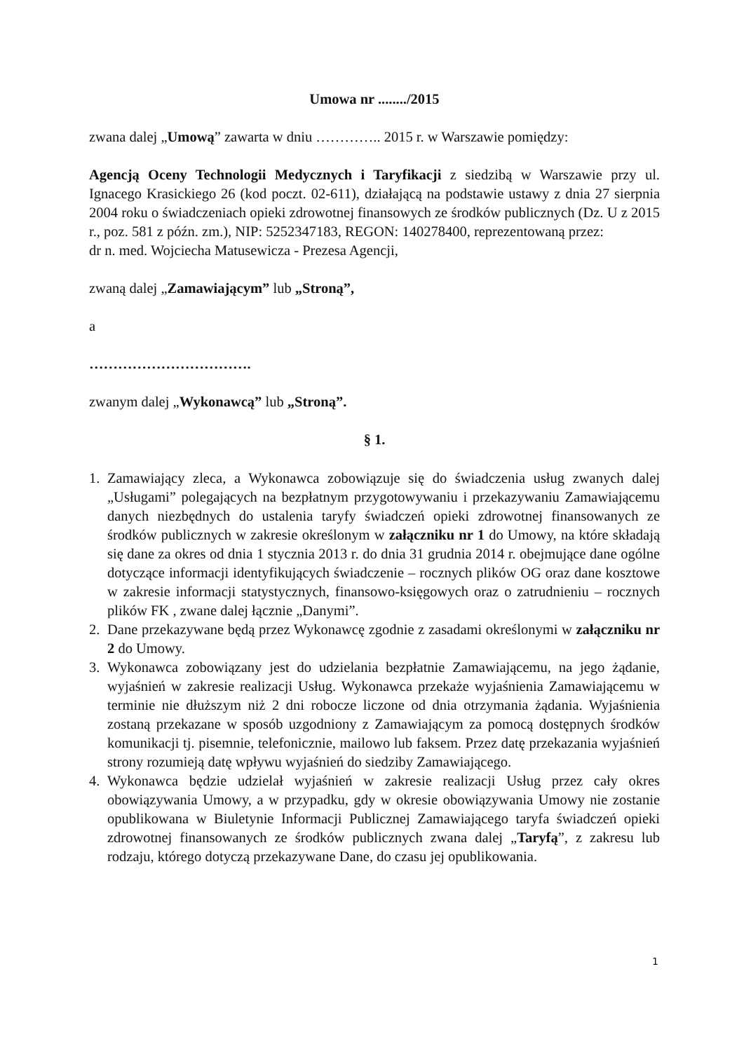Umowa nr ......../2015
zwana dalej „Umową” zawarta w dniu ………….. 2015 r. w Warszawie pomiędzy:
Agencją Oceny Technologii Medycznych i Taryfikacji z siedzibą w Warszawie przy ul. Ignacego Krasickiego 26 (kod poczt. 02-611), działającą na podstawie ustawy z dnia 27 sierpnia 2004 roku o świadczeniach opieki zdrowotnej finansowych ze środków publicznych (Dz. U z 2015 r., poz. 581 z późn. zm.), NIP: 5252347183, REGON: 140278400, reprezentowaną przez:
dr n. med. Wojciecha Matusewicza - Prezesa Agencji,
zwaną dalej „Zamawiającym” lub „Stroną”,
a
…………………………….
zwanym dalej „Wykonawcą” lub „Stroną”.
§ 1.
1. Zamawiający zleca, a Wykonawca zobowiązuje się do świadczenia usług zwanych dalej „Usługami” polegających na bezpłatnym przygotowywaniu i przekazywaniu Zamawiającemu danych niezbędnych do ustalenia taryfy świadczeń opieki zdrowotnej finansowanych ze środków publicznych w zakresie określonym w załączniku nr 1 do Umowy, na które składają się dane za okres od dnia 1 stycznia 2013 r. do dnia 31 grudnia 2014 r. obejmujące dane ogólne dotyczące informacji identyfikujących świadczenie – rocznych plików OG oraz dane kosztowe w zakresie informacji statystycznych, finansowo-księgowych oraz o zatrudnieniu – rocznych plików FK , zwane dalej łącznie „Danymi”.
2. Dane przekazywane będą przez Wykonawcę zgodnie z zasadami określonymi w załączniku nr 2 do Umowy.
3. Wykonawca zobowiązany jest do udzielania bezpłatnie Zamawiającemu, na jego żądanie, wyjaśnień w zakresie realizacji Usług. Wykonawca przekaże wyjaśnienia Zamawiającemu w terminie nie dłuższym niż 2 dni robocze liczone od dnia otrzymania żądania. Wyjaśnienia zostaną przekazane w sposób uzgodniony z Zamawiającym za pomocą dostępnych środków komunikacji tj. pisemnie, telefonicznie, mailowo lub faksem. Przez datę przekazania wyjaśnień strony rozumieją datę wpływu wyjaśnień do siedziby Zamawiającego.
4. Wykonawca będzie udzielał wyjaśnień w zakresie realizacji Usług przez cały okres obowiązywania Umowy, a w przypadku, gdy w okresie obowiązywania Umowy nie zostanie opublikowana w Biuletynie Informacji Publicznej Zamawiającego taryfa świadczeń opieki zdrowotnej finansowanych ze środków publicznych zwana dalej „Taryfą”, z zakresu lub rodzaju, którego dotyczą przekazywane Dane, do czasu jej opublikowania.
1